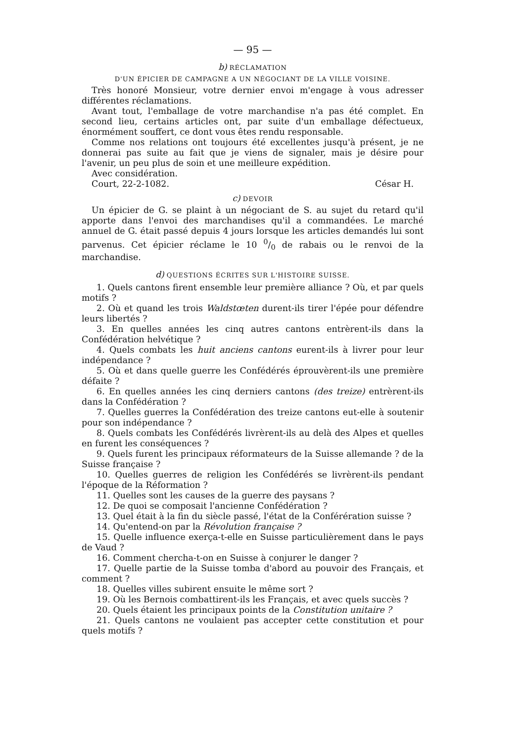— 95 —
b) RÉCLAMATION
D'UN ÉPICIER DE CAMPAGNE A UN NÉGOCIANT DE LA VILLE VOISINE.
Très honoré Monsieur, votre dernier envoi m'engage à vous adresser différentes réclamations.
Avant tout, l'emballage de votre marchandise n'a pas été complet. En second lieu, certains articles ont, par suite d'un emballage défectueux, énormément souffert, ce dont vous êtes rendu responsable.
Comme nos relations ont toujours été excellentes jusqu'à présent, je ne donnerai pas suite au fait que je viens de signaler, mais je désire pour l'avenir, un peu plus de soin et une meilleure expédition.
Avec considération.
Court, 22-2-1082. César H.
c) DEVOIR
Un épicier de G. se plaint à un négociant de S. au sujet du retard qu'il apporte dans l'envoi des marchandises qu'il a commandées. Le marché annuel de G. était passé depuis 4 jours lorsque les articles demandés lui sont parvenus. Cet épicier réclame le 10 0/0 de rabais ou le renvoi de la marchandise.
d) QUESTIONS ÉCRITES SUR L'HISTOIRE SUISSE.
1. Quels cantons firent ensemble leur première alliance ? Où, et par quels motifs ?
2. Où et quand les trois Waldstœten durent-ils tirer l'épée pour défendre leurs libertés ?
3. En quelles années les cinq autres cantons entrèrent-ils dans la Confédération helvétique ?
4. Quels combats les huit anciens cantons eurent-ils à livrer pour leur indépendance ?
5. Où et dans quelle guerre les Confédérés éprouvèrent-ils une première défaite ?
6. En quelles années les cinq derniers cantons (des treize) entrèrent-ils dans la Confédération ?
7. Quelles guerres la Confédération des treize cantons eut-elle à soutenir pour son indépendance ?
8. Quels combats les Confédérés livrèrent-ils au delà des Alpes et quelles en furent les conséquences ?
9. Quels furent les principaux réformateurs de la Suisse allemande ? de la Suisse française ?
10. Quelles guerres de religion les Confédérés se livrèrent-ils pendant l'époque de la Réformation ?
11. Quelles sont les causes de la guerre des paysans ?
12. De quoi se composait l'ancienne Confédération ?
13. Quel était à la fin du siècle passé, l'état de la Conférération suisse ?
14. Qu'entend-on par la Révolution française ?
15. Quelle influence exerça-t-elle en Suisse particulièrement dans le pays de Vaud ?
16. Comment chercha-t-on en Suisse à conjurer le danger ?
17. Quelle partie de la Suisse tomba d'abord au pouvoir des Français, et comment ?
18. Quelles villes subirent ensuite le même sort ?
19. Où les Bernois combattirent-ils les Français, et avec quels succès ?
20. Quels étaient les principaux points de la Constitution unitaire ?
21. Quels cantons ne voulaient pas accepter cette constitution et pour quels motifs ?